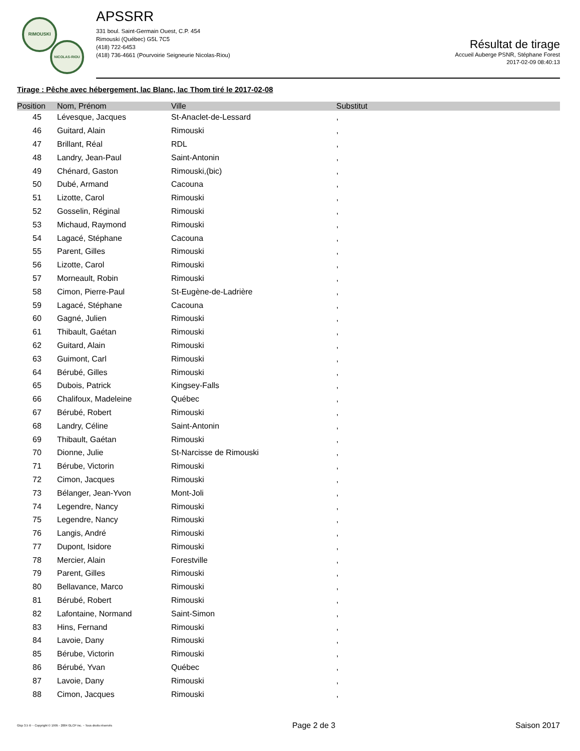RIMOUSKI
NICOLAS-RIOU
APSSRR
331 boul. Saint-Germain Ouest, C.P. 454
Rimouski (Québec) G5L 7C5
(418) 722-6453
(418) 736-4661 (Pourvoirie Seigneurie Nicolas-Riou)
Résultat de tirage
Accueil Auberge PSNR, Stéphane Forest
2017-02-09 08:40:13
Tirage : Pêche avec hébergement, lac Blanc, lac Thom tiré le 2017-02-08
| Position | Nom, Prénom | Ville | Substitut |
| --- | --- | --- | --- |
| 45 | Lévesque, Jacques | St-Anaclet-de-Lessard | , |
| 46 | Guitard, Alain | Rimouski | , |
| 47 | Brillant, Réal | RDL | , |
| 48 | Landry, Jean-Paul | Saint-Antonin | , |
| 49 | Chénard, Gaston | Rimouski,(bic) | , |
| 50 | Dubé, Armand | Cacouna | , |
| 51 | Lizotte, Carol | Rimouski | , |
| 52 | Gosselin, Réginal | Rimouski | , |
| 53 | Michaud, Raymond | Rimouski | , |
| 54 | Lagacé, Stéphane | Cacouna | , |
| 55 | Parent, Gilles | Rimouski | , |
| 56 | Lizotte, Carol | Rimouski | , |
| 57 | Morneault, Robin | Rimouski | , |
| 58 | Cimon, Pierre-Paul | St-Eugène-de-Ladrière | , |
| 59 | Lagacé, Stéphane | Cacouna | , |
| 60 | Gagné, Julien | Rimouski | , |
| 61 | Thibault, Gaétan | Rimouski | , |
| 62 | Guitard, Alain | Rimouski | , |
| 63 | Guimont, Carl | Rimouski | , |
| 64 | Bérubé, Gilles | Rimouski | , |
| 65 | Dubois, Patrick | Kingsey-Falls | , |
| 66 | Chalifoux, Madeleine | Québec | , |
| 67 | Bérubé, Robert | Rimouski | , |
| 68 | Landry, Céline | Saint-Antonin | , |
| 69 | Thibault, Gaétan | Rimouski | , |
| 70 | Dionne, Julie | St-Narcisse de Rimouski | , |
| 71 | Bérube, Victorin | Rimouski | , |
| 72 | Cimon, Jacques | Rimouski | , |
| 73 | Bélanger, Jean-Yvon | Mont-Joli | , |
| 74 | Legendre, Nancy | Rimouski | , |
| 75 | Legendre, Nancy | Rimouski | , |
| 76 | Langis, André | Rimouski | , |
| 77 | Dupont, Isidore | Rimouski | , |
| 78 | Mercier, Alain | Forestville | , |
| 79 | Parent, Gilles | Rimouski | , |
| 80 | Bellavance, Marco | Rimouski | , |
| 81 | Bérubé, Robert | Rimouski | , |
| 82 | Lafontaine, Normand | Saint-Simon | , |
| 83 | Hins, Fernand | Rimouski | , |
| 84 | Lavoie, Dany | Rimouski | , |
| 85 | Bérube, Victorin | Rimouski | , |
| 86 | Bérubé, Yvan | Québec | , |
| 87 | Lavoie, Dany | Rimouski | , |
| 88 | Cimon, Jacques | Rimouski | , |
Glcp 3.5 ® ~ Copyright © 1995 - 2004 GLCP inc. ~ Tous droits réservés Page 2 de 3 Saison 2017